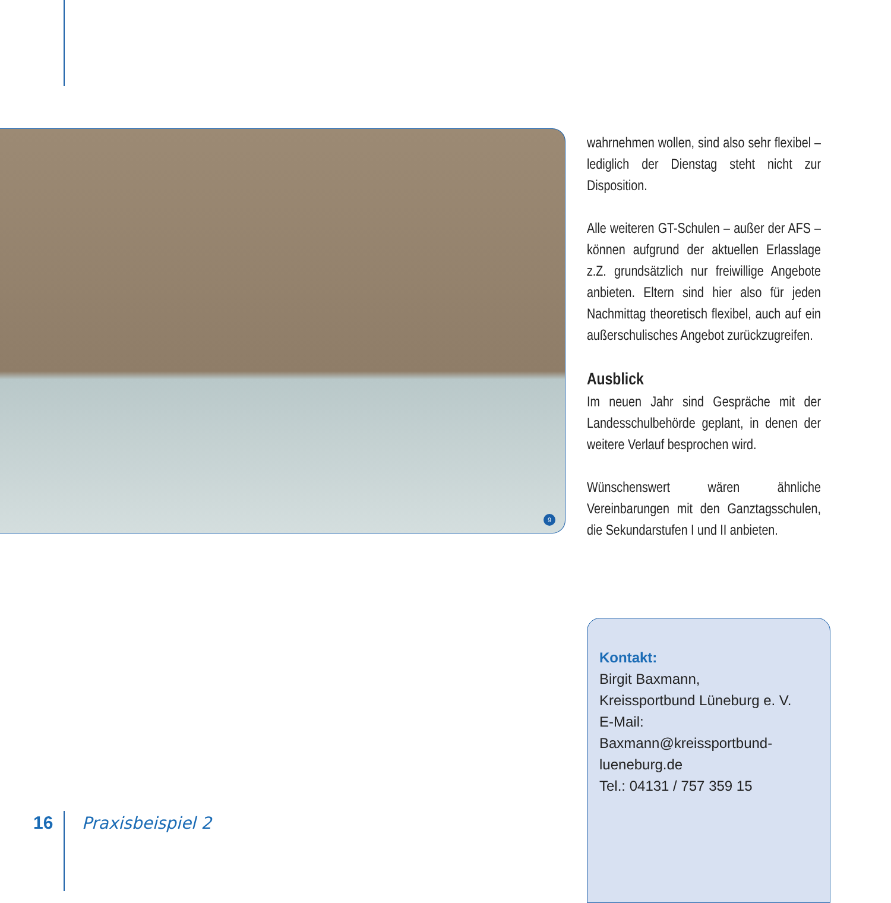9
wahrnehmen wollen, sind also sehr flexibel – lediglich der Dienstag steht nicht zur Disposition.
Alle weiteren GT-Schulen – außer der AFS – können aufgrund der aktuellen Erlasslage z.Z. grundsätzlich nur freiwillige Angebote anbieten. Eltern sind hier also für jeden Nachmittag theoretisch flexibel, auch auf ein außerschulisches Angebot zurückzugreifen.
Ausblick
Im neuen Jahr sind Gespräche mit der Landesschulbehörde geplant, in denen der weitere Verlauf besprochen wird.
Wünschenswert wären ähnliche Vereinbarungen mit den Ganztagsschulen, die Sekundarstufen I und II anbieten.
Kontakt:
Birgit Baxmann,
Kreissportbund Lüneburg e. V.
E-Mail: Baxmann@kreissportbund-lueneburg.de
Tel.: 04131 / 757 359 15
16 Praxisbeispiel 2